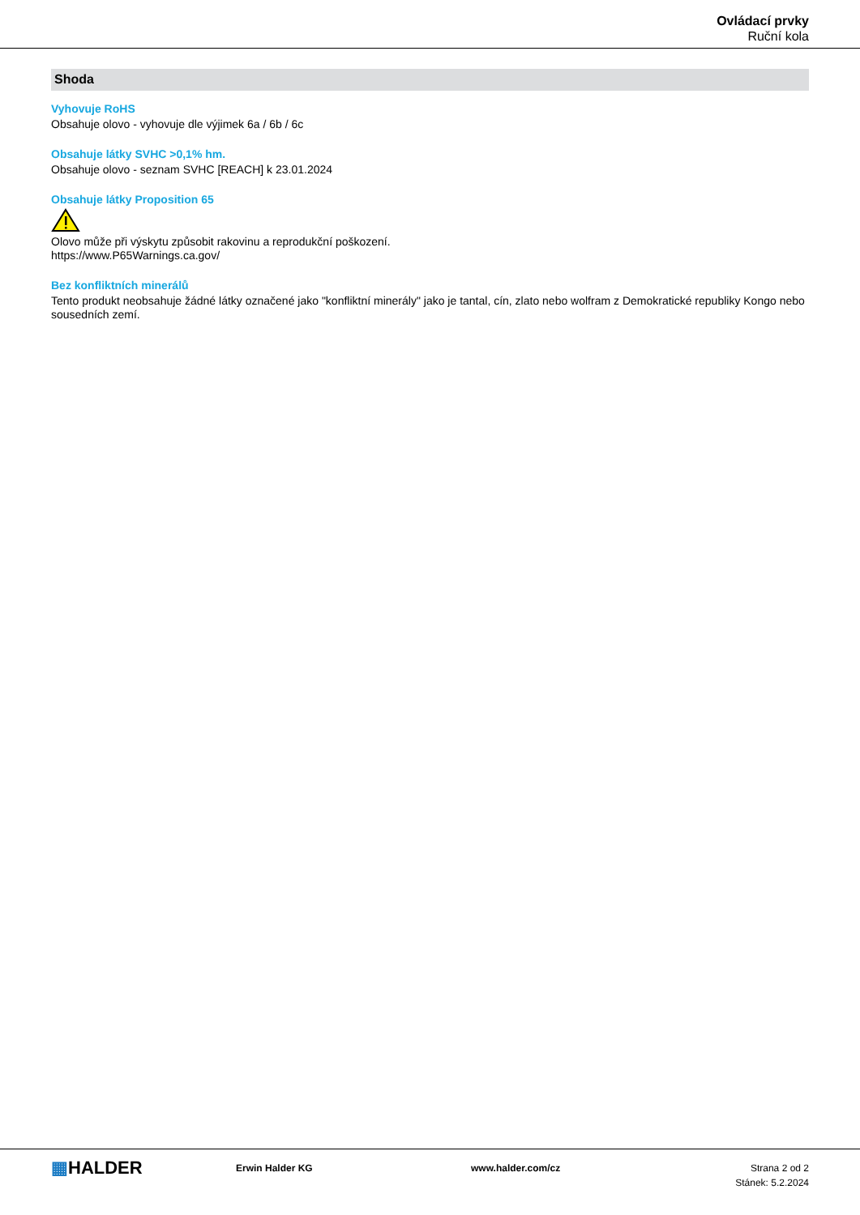Ovládací prvky
Ruční kola
Shoda
Vyhovuje RoHS
Obsahuje olovo - vyhovuje dle výjimek 6a / 6b / 6c
Obsahuje látky SVHC >0,1% hm.
Obsahuje olovo - seznam SVHC [REACH] k 23.01.2024
Obsahuje látky Proposition 65
Olovo může při výskytu způsobit rakovinu a reprodukční poškození.
https://www.P65Warnings.ca.gov/
Bez konfliktních minerálů
Tento produkt neobsahuje žádné látky označené jako "konfliktní minerály" jako je tantal, cín, zlato nebo wolfram z Demokratické republiky Kongo nebo sousedních zemí.
▦HALDER
Erwin Halder KG www.halder.com/cz Strana 2 od 2
Stánek: 5.2.2024